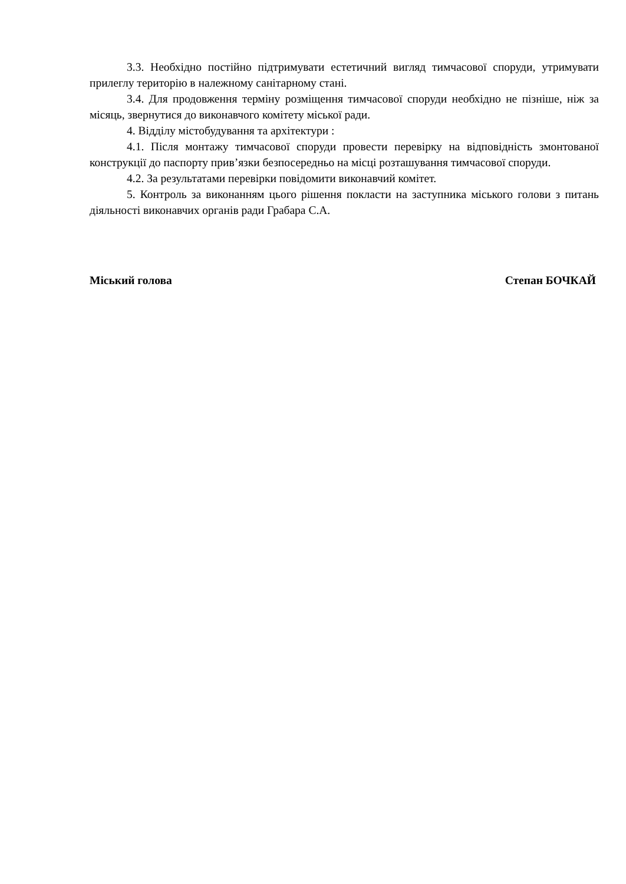3.3. Необхідно постійно підтримувати естетичний вигляд тимчасової споруди, утримувати прилеглу територію в належному санітарному стані.
3.4. Для продовження терміну розміщення тимчасової споруди необхідно не пізніше, ніж за місяць, звернутися до виконавчого комітету міської ради.
4. Відділу містобудування та архітектури :
4.1. Після монтажу тимчасової споруди провести перевірку на відповідність змонтованої конструкції до паспорту прив’язки безпосередньо на місці розташування тимчасової споруди.
4.2. За результатами перевірки повідомити виконавчий комітет.
5. Контроль за виконанням цього рішення покласти на заступника міського голови з питань діяльності виконавчих органів ради Грабара С.А.
Міський голова Степан БОЧКАЙ